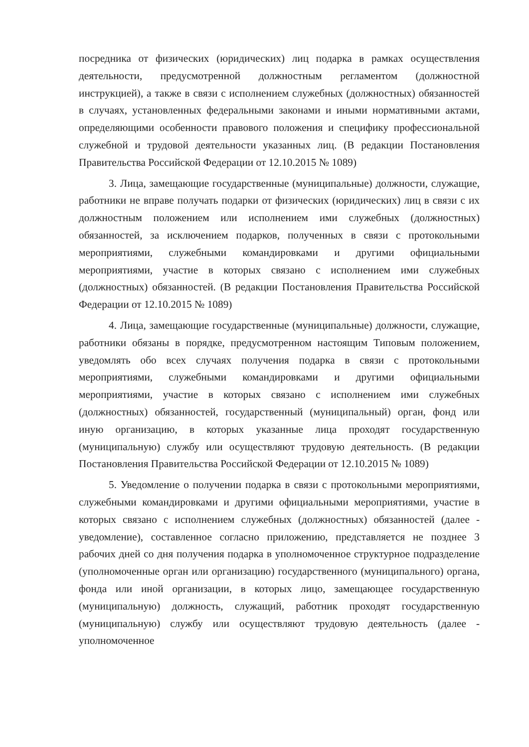посредника от физических (юридических) лиц подарка в рамках осуществления деятельности, предусмотренной должностным регламентом (должностной инструкцией), а также в связи с исполнением служебных (должностных) обязанностей в случаях, установленных федеральными законами и иными нормативными актами, определяющими особенности правового положения и специфику профессиональной служебной и трудовой деятельности указанных лиц. (В редакции Постановления Правительства Российской Федерации от 12.10.2015 № 1089)
3. Лица, замещающие государственные (муниципальные) должности, служащие, работники не вправе получать подарки от физических (юридических) лиц в связи с их должностным положением или исполнением ими служебных (должностных) обязанностей, за исключением подарков, полученных в связи с протокольными мероприятиями, служебными командировками и другими официальными мероприятиями, участие в которых связано с исполнением ими служебных (должностных) обязанностей. (В редакции Постановления Правительства Российской Федерации от 12.10.2015 № 1089)
4. Лица, замещающие государственные (муниципальные) должности, служащие, работники обязаны в порядке, предусмотренном настоящим Типовым положением, уведомлять обо всех случаях получения подарка в связи с протокольными мероприятиями, служебными командировками и другими официальными мероприятиями, участие в которых связано с исполнением ими служебных (должностных) обязанностей, государственный (муниципальный) орган, фонд или иную организацию, в которых указанные лица проходят государственную (муниципальную) службу или осуществляют трудовую деятельность. (В редакции Постановления Правительства Российской Федерации от 12.10.2015 № 1089)
5. Уведомление о получении подарка в связи с протокольными мероприятиями, служебными командировками и другими официальными мероприятиями, участие в которых связано с исполнением служебных (должностных) обязанностей (далее - уведомление), составленное согласно приложению, представляется не позднее 3 рабочих дней со дня получения подарка в уполномоченное структурное подразделение (уполномоченные орган или организацию) государственного (муниципального) органа, фонда или иной организации, в которых лицо, замещающее государственную (муниципальную) должность, служащий, работник проходят государственную (муниципальную) службу или осуществляют трудовую деятельность (далее - уполномоченное